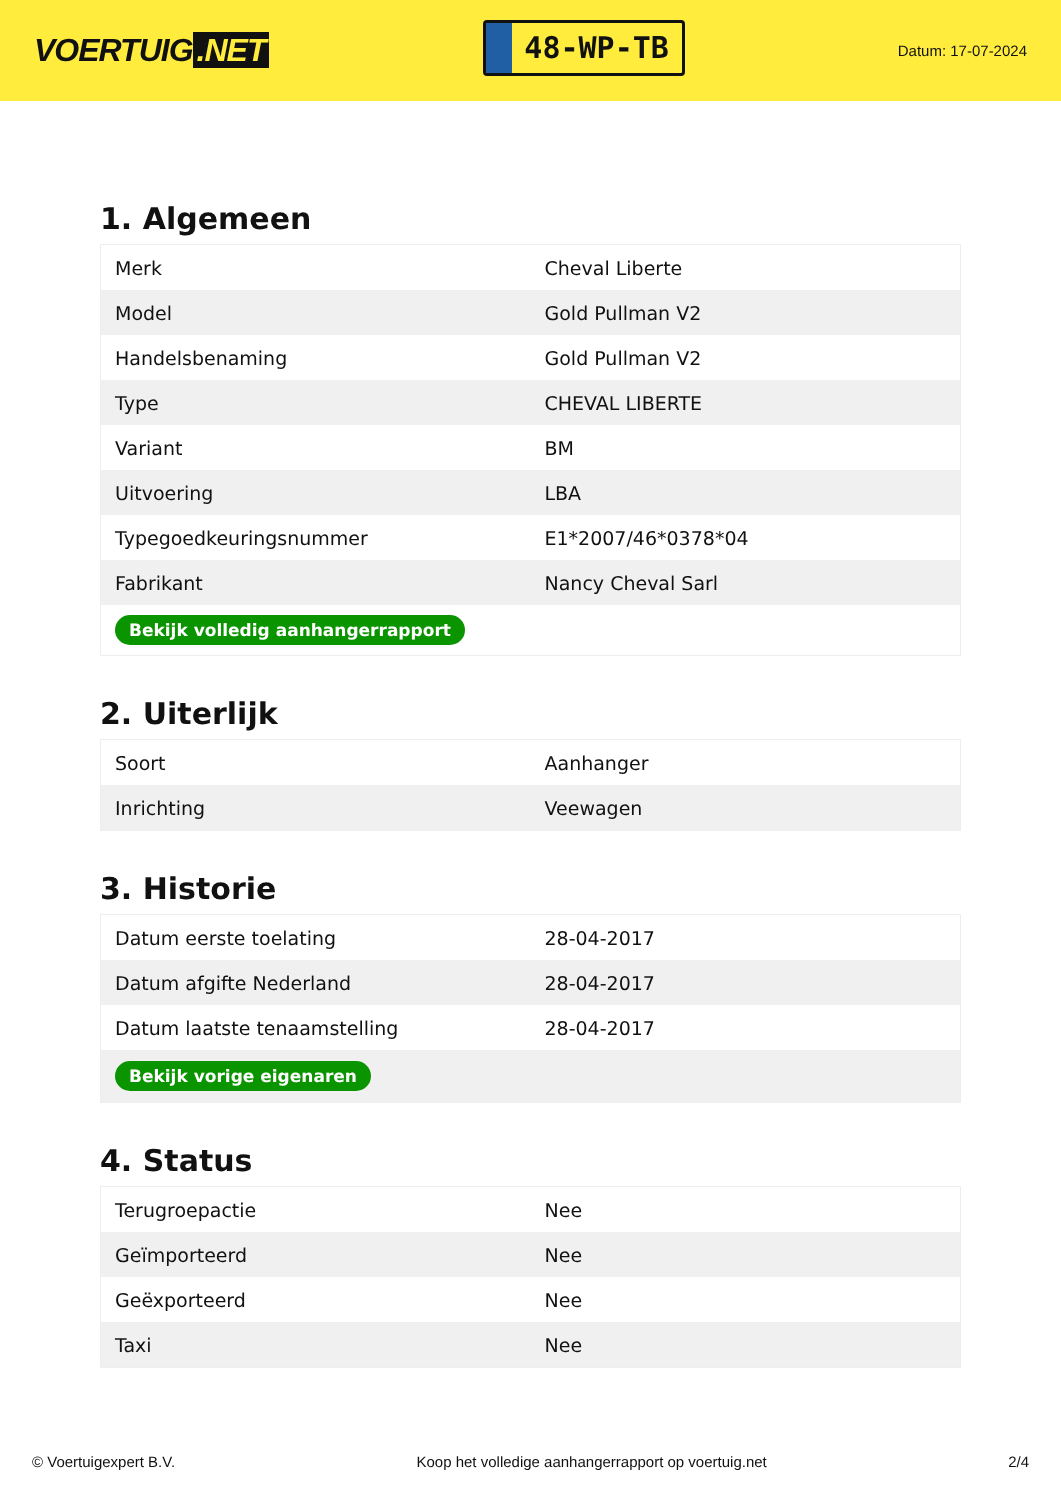VOERTUIG.NET
48-WP-TB
Datum: 17-07-2024
1. Algemeen
| Merk | Cheval Liberte |
| Model | Gold Pullman V2 |
| Handelsbenaming | Gold Pullman V2 |
| Type | CHEVAL LIBERTE |
| Variant | BM |
| Uitvoering | LBA |
| Typegoedkeuringsnummer | E1*2007/46*0378*04 |
| Fabrikant | Nancy Cheval Sarl |
| Bekijk volledig aanhangerrapport | |
2. Uiterlijk
| Soort | Aanhanger |
| Inrichting | Veewagen |
3. Historie
| Datum eerste toelating | 28-04-2017 |
| Datum afgifte Nederland | 28-04-2017 |
| Datum laatste tenaamstelling | 28-04-2017 |
| Bekijk vorige eigenaren | |
4. Status
| Terugroepactie | Nee |
| Geïmporteerd | Nee |
| Geëxporteerd | Nee |
| Taxi | Nee |
© Voertuigexpert B.V. Koop het volledige aanhangerrapport op voertuig.net 2/4